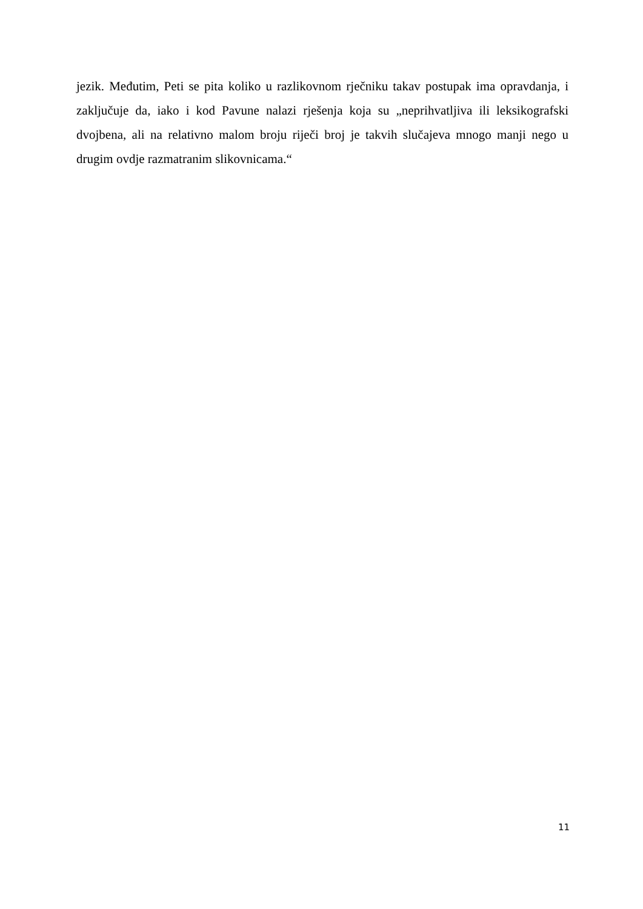jezik. Međutim, Peti se pita koliko u razlikovnom rječniku takav postupak ima opravdanja, i zaključuje da, iako i kod Pavune nalazi rješenja koja su „neprihvatljiva ili leksikografski dvojbena, ali na relativno malom broju riječi broj je takvih slučajeva mnogo manji nego u drugim ovdje razmatranim slikovnicama.“
11